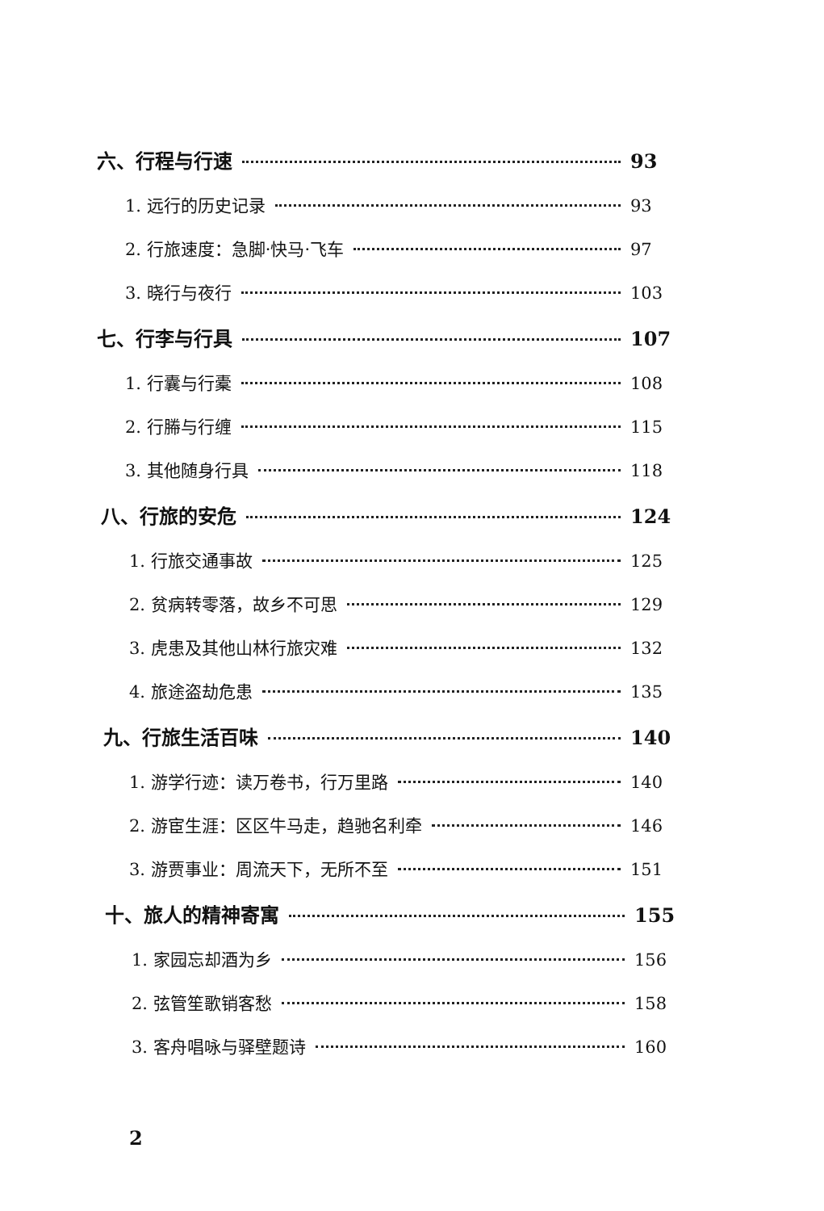六、行程与行速 93
1. 远行的历史记录 93
2. 行旅速度：急脚·快马·飞车 97
3. 晓行与夜行 103
七、行李与行具 107
1. 行囊与行橐 108
2. 行幐与行缠 115
3. 其他随身行具 118
八、行旅的安危 124
1. 行旅交通事故 125
2. 贫病转零落，故乡不可思 129
3. 虎患及其他山林行旅灾难 132
4. 旅途盗劫危患 135
九、行旅生活百味 140
1. 游学行迹：读万卷书，行万里路 140
2. 游宦生涯：区区牛马走，趋驰名利牵 146
3. 游贾事业：周流天下，无所不至 151
十、旅人的精神寄寓 155
1. 家园忘却酒为乡 156
2. 弦管笙歌销客愁 158
3. 客舟唱咏与驿壁题诗 160
2